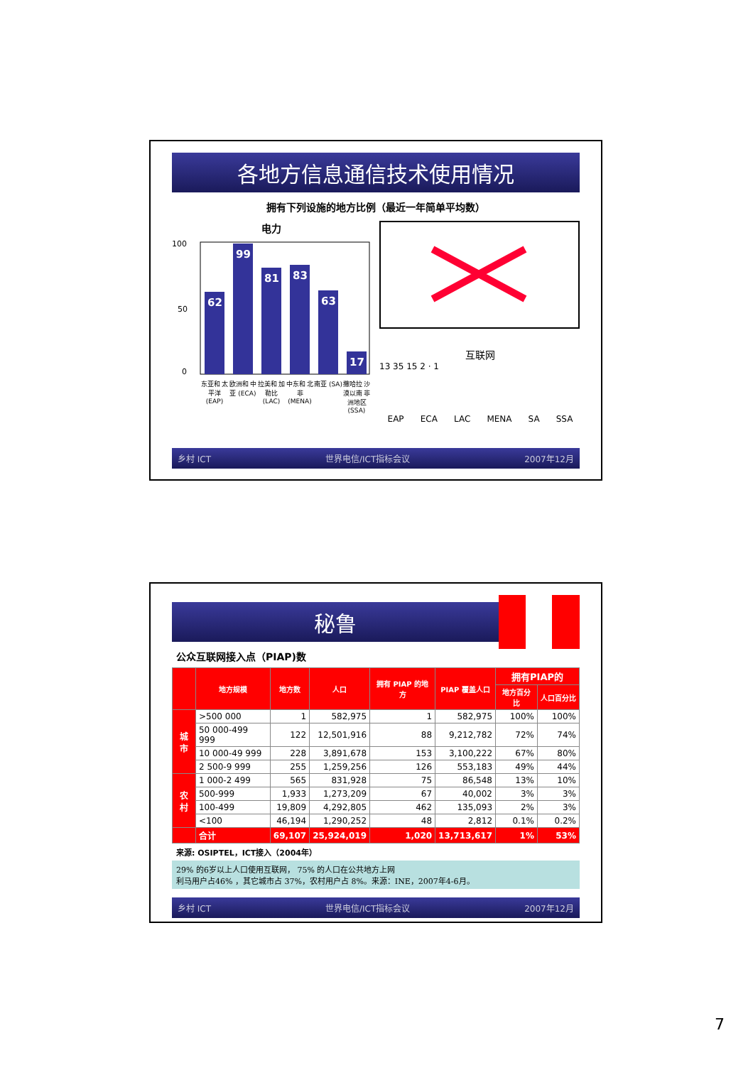各地方信息通信技术使用情况
拥有下列设施的地方比例（最近一年简单平均数）
电力
100
50
0
62
99
81
83
63
17
东亚和 太平洋 (EAP) 欧洲和 中亚 (ECA) 拉美和 加勒比 (LAC) 中东和 北非 (MENA) 南亚 (SA) 撒哈拉 沙漠以南 非洲地区 (SSA)
互联网
13 35 15 2 · 1
EAP ECA LAC MENA SA SSA
乡村 ICT 世界电信/ICT指标会议 2007年12月
秘鲁
公众互联网接入点（PIAP)数
| | 地方规模 | 地方数 | 人口 | 拥有 PIAP 的地方 | PIAP 覆盖人口 | 拥有PIAP的 | |
| --- | --- | --- | --- | --- | --- | --- | --- |
| | | | | | | 地方百分比 | 人口百分比 |
| 城市 | >500 000 | 1 | 582,975 | 1 | 582,975 | 100% | 100% |
| | 50 000-499 999 | 122 | 12,501,916 | 88 | 9,212,782 | 72% | 74% |
| | 10 000-49 999 | 228 | 3,891,678 | 153 | 3,100,222 | 67% | 80% |
| | 2 500-9 999 | 255 | 1,259,256 | 126 | 553,183 | 49% | 44% |
| 农村 | 1 000-2 499 | 565 | 831,928 | 75 | 86,548 | 13% | 10% |
| | 500-999 | 1,933 | 1,273,209 | 67 | 40,002 | 3% | 3% |
| | 100-499 | 19,809 | 4,292,805 | 462 | 135,093 | 2% | 3% |
| | <100 | 46,194 | 1,290,252 | 48 | 2,812 | 0.1% | 0.2% |
| | 合计 | 69,107 | 25,924,019 | 1,020 | 13,713,617 | 1% | 53% |
来源: OSIPTEL，ICT接入（2004年）
29% 的6岁以上人口使用互联网， 75% 的人口在公共地方上网
利马用户占46% ，其它城市占 37%，农村用户占 8%。来源：INE，2007年4-6月。
乡村 ICT 世界电信/ICT指标会议 2007年12月
7